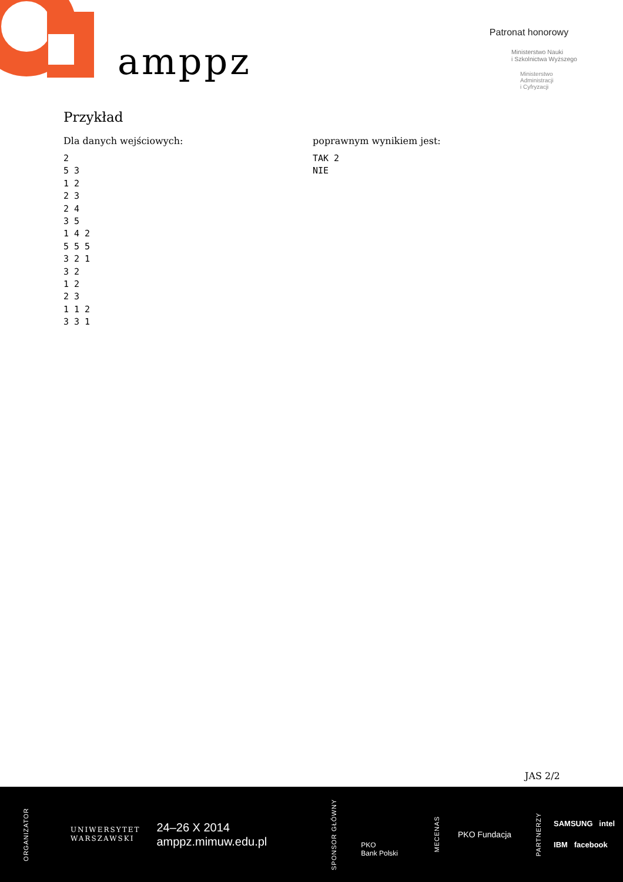amppz
Patronat honorowy
Ministerstwo Nauki
i Szkolnictwa Wyższego
Ministerstwo
Administracji
i Cyfryzacji
Przykład
Dla danych wejściowych:
2
5 3
1 2
2 3
2 4
3 5
1 4 2
5 5 5
3 2 1
3 2
1 2
2 3
1 1 2
3 3 1
poprawnym wynikiem jest:
TAK 2
NIE
JAS 2/2
ORGANIZATOR
UNIWERSYTET
WARSZAWSKI
24–26 X 2014
amppz.mimuw.edu.pl
SPONSOR GŁÓWNY
PKO
Bank Polski
MECENAS
PKO Fundacja
PARTNERZY
SAMSUNG intel
IBM facebook